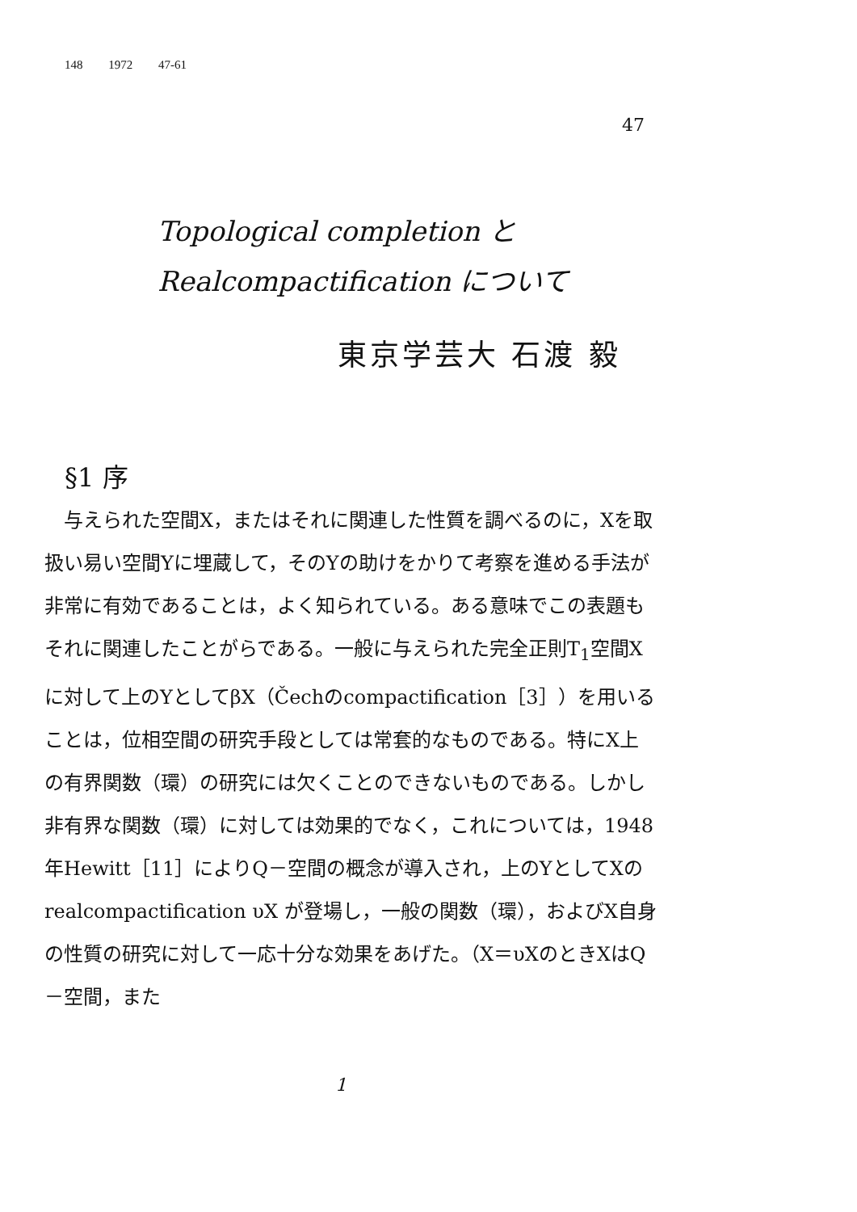148 1972 47-61
47
Topological completion と
Realcompactification について
東京学芸大 石渡 毅
§1 序
　与えられた空間X，またはそれに関連した性質を調べるのに，Xを取扱い易い空間Yに埋蔵して，そのYの助けをかりて考察を進める手法が非常に有効であることは，よく知られている。ある意味でこの表題もそれに関連したことがらである。一般に与えられた完全正則T<sub>1</sub>空間Xに対して上のYとしてβX（Čechのcompactification［3］）を用いることは，位相空間の研究手段としては常套的なものである。特にX上の有界関数（環）の研究には欠くことのできないものである。しかし非有界な関数（環）に対しては効果的でなく，これについては，1948年Hewitt［11］によりQ－空間の概念が導入され，上のYとしてXのrealcompactification υX が登場し，一般の関数（環），およびX自身の性質の研究に対して一応十分な効果をあげた。（X＝υXのときXはQ－空間，また
1